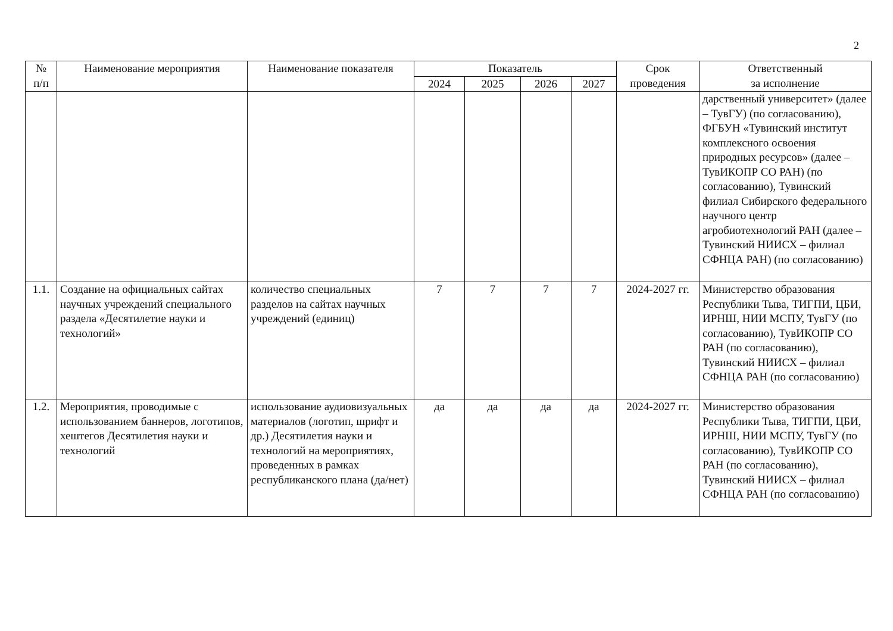2
| № п/п | Наименование мероприятия | Наименование показателя | Показатель | | | | Срок проведения | Ответственный за исполнение |
| --- | --- | --- | --- | --- | --- | --- | --- | --- |
| | | | 2024 | 2025 | 2026 | 2027 | | |
| | | | | | | | | дарственный университет» (далее – ТувГУ) (по согласованию), ФГБУН «Тувинский институт комплексного освоения природных ресурсов» (далее – ТувИКОПР СО РАН) (по согласованию), Тувинский филиал Сибирского федерального научного центр агробиотехнологий РАН (далее – Тувинский НИИСХ – филиал СФНЦА РАН) (по согласованию) |
| 1.1. | Создание на официальных сайтах научных учреждений специального раздела «Десятилетие науки и технологий» | количество специальных разделов на сайтах научных учреждений (единиц) | 7 | 7 | 7 | 7 | 2024-2027 гг. | Министерство образования Республики Тыва, ТИГПИ, ЦБИ, ИРНШ, НИИ МСПУ, ТувГУ (по согласованию), ТувИКОПР СО РАН (по согласованию), Тувинский НИИСХ – филиал СФНЦА РАН (по согласованию) |
| 1.2. | Мероприятия, проводимые с использованием баннеров, логотипов, хештегов Десятилетия науки и технологий | использование аудиовизуальных материалов (логотип, шрифт и др.) Десятилетия науки и технологий на мероприятиях, проведенных в рамках республиканского плана (да/нет) | да | да | да | да | 2024-2027 гг. | Министерство образования Республики Тыва, ТИГПИ, ЦБИ, ИРНШ, НИИ МСПУ, ТувГУ (по согласованию), ТувИКОПР СО РАН (по согласованию), Тувинский НИИСХ – филиал СФНЦА РАН (по согласованию) |